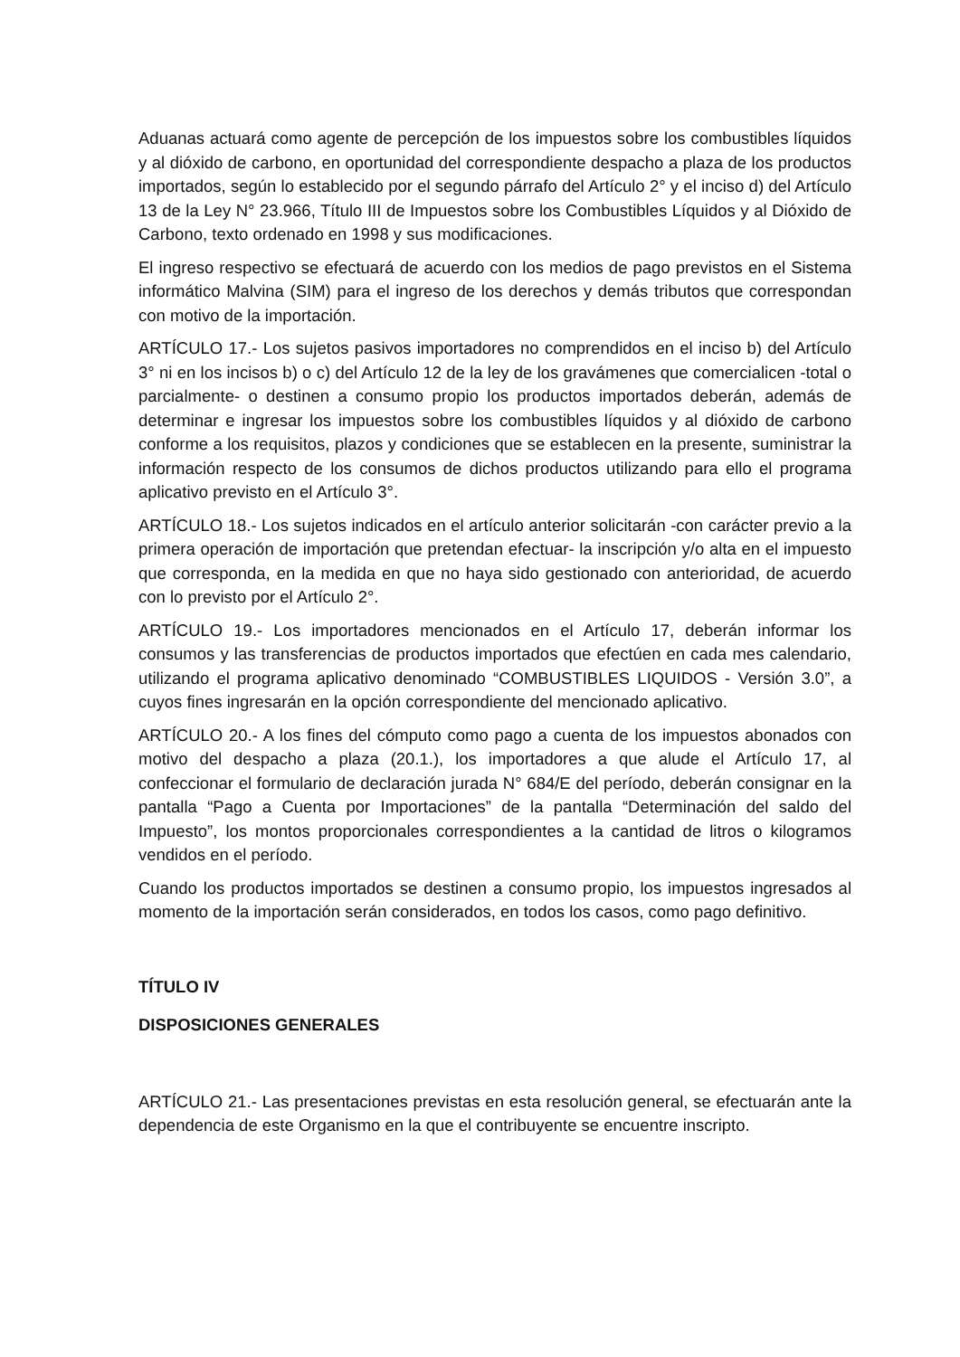Aduanas actuará como agente de percepción de los impuestos sobre los combustibles líquidos y al dióxido de carbono, en oportunidad del correspondiente despacho a plaza de los productos importados, según lo establecido por el segundo párrafo del Artículo 2° y el inciso d) del Artículo 13 de la Ley N° 23.966, Título III de Impuestos sobre los Combustibles Líquidos y al Dióxido de Carbono, texto ordenado en 1998 y sus modificaciones.
El ingreso respectivo se efectuará de acuerdo con los medios de pago previstos en el Sistema informático Malvina (SIM) para el ingreso de los derechos y demás tributos que correspondan con motivo de la importación.
ARTÍCULO 17.- Los sujetos pasivos importadores no comprendidos en el inciso b) del Artículo 3° ni en los incisos b) o c) del Artículo 12 de la ley de los gravámenes que comercialicen -total o parcialmente- o destinen a consumo propio los productos importados deberán, además de determinar e ingresar los impuestos sobre los combustibles líquidos y al dióxido de carbono conforme a los requisitos, plazos y condiciones que se establecen en la presente, suministrar la información respecto de los consumos de dichos productos utilizando para ello el programa aplicativo previsto en el Artículo 3°.
ARTÍCULO 18.- Los sujetos indicados en el artículo anterior solicitarán -con carácter previo a la primera operación de importación que pretendan efectuar- la inscripción y/o alta en el impuesto que corresponda, en la medida en que no haya sido gestionado con anterioridad, de acuerdo con lo previsto por el Artículo 2°.
ARTÍCULO 19.- Los importadores mencionados en el Artículo 17, deberán informar los consumos y las transferencias de productos importados que efectúen en cada mes calendario, utilizando el programa aplicativo denominado “COMBUSTIBLES LIQUIDOS - Versión 3.0”, a cuyos fines ingresarán en la opción correspondiente del mencionado aplicativo.
ARTÍCULO 20.- A los fines del cómputo como pago a cuenta de los impuestos abonados con motivo del despacho a plaza (20.1.), los importadores a que alude el Artículo 17, al confeccionar el formulario de declaración jurada N° 684/E del período, deberán consignar en la pantalla “Pago a Cuenta por Importaciones” de la pantalla “Determinación del saldo del Impuesto”, los montos proporcionales correspondientes a la cantidad de litros o kilogramos vendidos en el período.
Cuando los productos importados se destinen a consumo propio, los impuestos ingresados al momento de la importación serán considerados, en todos los casos, como pago definitivo.
TÍTULO IV
DISPOSICIONES GENERALES
ARTÍCULO 21.- Las presentaciones previstas en esta resolución general, se efectuarán ante la dependencia de este Organismo en la que el contribuyente se encuentre inscripto.